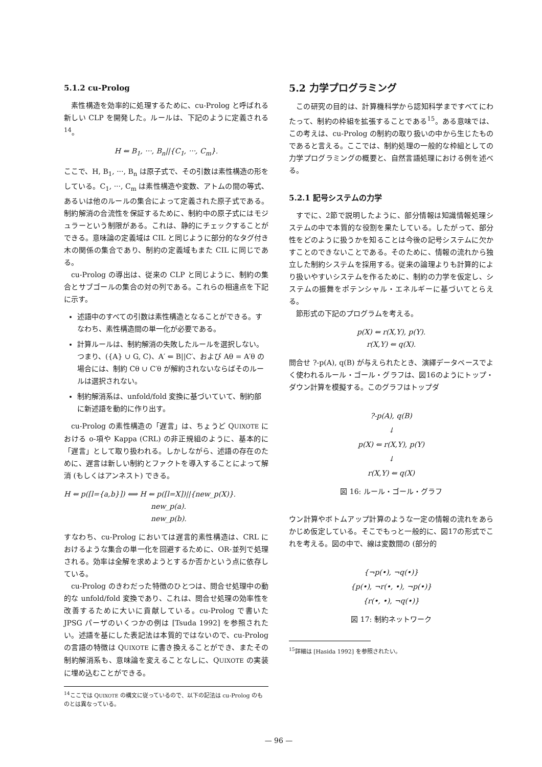5.1.2 cu-Prolog
素性構造を効率的に処理するために、cu-Prolog と呼ばれる新しい CLP を開発した。ルールは、下記のように定義される<sup>14</sup>。
H ⇐ B<sub>1</sub>, ···, B<sub>n</sub>||{C<sub>1</sub>, ···, C<sub>m</sub>}.
ここで、H, B<sub>1</sub>, ···, B<sub>n</sub> は原子式で、その引数は素性構造の形をしている。C<sub>1</sub>, ···, C<sub>m</sub> は素性構造や変数、アトムの間の等式、あるいは他のルールの集合によって定義された原子式である。制約解消の合流性を保証するために、制約中の原子式にはモジュラーという制限がある。これは、静的にチェックすることができる。意味論の定義域は CIL と同じように部分的なタグ付き木の関係の集合であり、制約の定義域もまた CIL に同じである。
cu-Prolog の導出は、従来の CLP と同じように、制約の集合とサブゴールの集合の対の列である。これらの相違点を下記に示す。
述語中のすべての引数は素性構造となることができる。すなわち、素性構造間の単一化が必要である。
計算ルールは、制約解消の失敗したルールを選択しない。つまり、({A} ∪ G, C)、A′ ⇐ B||C′、および Aθ = A′θ の場合には、制約 Cθ ∪ C′θ が解約されないならばそのルールは選択されない。
制約解消系は、unfold/fold 変換に基づいていて、制約部に新述語を動的に作り出す。
cu-Prolog の素性構造の「遅言」は、ちょうど QUIXOTE における o-項や Kappa (CRL) の非正規組のように、基本的に「遅言」として取り扱われる。しかしながら、述語の存在のために、遅言は新しい制約とファクトを導入することによって解消 (もしくはアンネスト) できる。
H ⇐ p([l={a,b}]) ⟺ H ⇐ p([l=X])||{new_p(X)}.
new_p(a).
new_p(b).
すなわち、cu-Prolog においては遅言的素性構造は、CRL におけるような集合の単一化を回避するために、OR-並列で処理される。効率は全解を求めようとするか否かという点に依存している。
cu-Prolog のきわだった特徴のひとつは、問合せ処理中の動的な unfold/fold 変換であり、これは、問合せ処理の効率性を改善するために大いに貢献している。cu-Prolog で書いた JPSG パーザのいくつかの例は [Tsuda 1992] を参照されたい。述語を基にした表記法は本質的ではないので、cu-Prolog の言語の特徴は QUIXOTE に書き換えることができ、またその制約解消系も、意味論を変えることなしに、QUIXOTE の実装に埋め込むことができる。
<sup>14</sup> ここでは QUIXOTE の構文に従っているので、以下の記法は cu-Prolog のものとは異なっている。
5.2 力学プログラミング
この研究の目的は、計算機科学から認知科学まですべてにわたって、制約の枠組を拡張することである<sup>15</sup>。ある意味では、この考えは、cu-Prolog の制約の取り扱いの中から生じたものであると言える。ここでは、制約処理の一般的な枠組としての力学プログラミングの概要と、自然言語処理における例を述べる。
5.2.1 記号システムの力学
すでに、2節で説明したように、部分情報は知識情報処理システムの中で本質的な役割を果たしている。したがって、部分性をどのように扱うかを知ることは今後の記号システムに欠かすことのできないことである。そのために、情報の流れから独立した制約システムを採用する。従来の論理よりも計算的により扱いやすいシステムを作るために、制約の力学を仮定し、システムの振舞をポテンシャル・エネルギーに基づいてとらえる。
節形式の下記のプログラムを考える。
p(X) ⇐ r(X,Y), p(Y).
r(X,Y) ⇐ q(X).
問合せ ?-p(A), q(B) が与えられたとき、演繹データベースでよく使われるルール・ゴール・グラフは、図16のようにトップ・ダウン計算を模擬する。このグラフはトップダ
?-p(A), q(B)
↓
p(X) ⇐ r(X,Y), p(Y)
↓
r(X,Y) ⇐ q(X)
図 16: ルール・ゴール・グラフ
ウン計算やボトムアップ計算のような一定の情報の流れをあらかじめ仮定している。そこでもっと一般的に、図17の形式でこれを考える。図の中で、線は変数間の (部分的
{¬p(•), ¬q(•)}
{p(•), ¬r(•, •), ¬p(•)}
{r(•, •), ¬q(•)}
図 17: 制約ネットワーク
<sup>15</sup> 詳細は [Hasida 1992] を参照されたい。
— 96 —